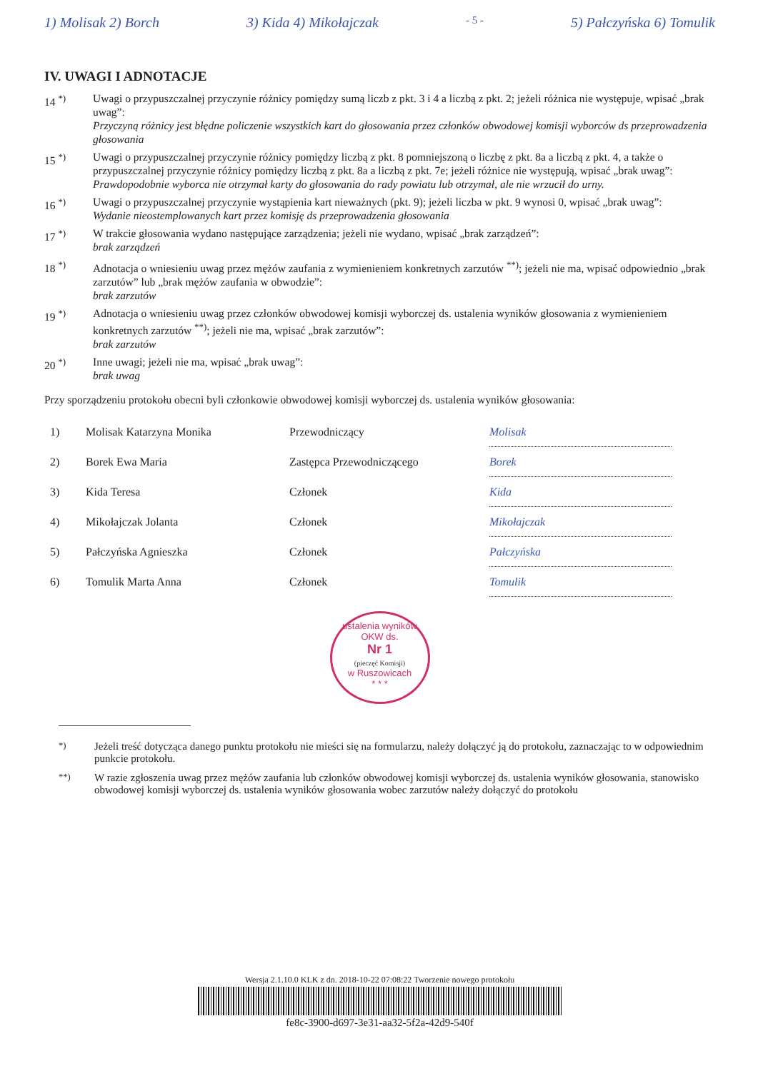1) Molisak 2) Borch 3) Kida 4) Mikołajczak - 5 - 5) Pałczyńska 6) Tomulik
IV. UWAGI I ADNOTACJE
14 <sup>*)</sup> Uwagi o przypuszczalnej przyczynie różnicy pomiędzy sumą liczb z pkt. 3 i 4 a liczbą z pkt. 2; jeżeli różnica nie występuje, wpisać „brak uwag”:
Przyczyną różnicy jest błędne policzenie wszystkich kart do głosowania przez członków obwodowej komisji wyborców ds przeprowadzenia głosowania
15 <sup>*)</sup> Uwagi o przypuszczalnej przyczynie różnicy pomiędzy liczbą z pkt. 8 pomniejszoną o liczbę z pkt. 8a a liczbą z pkt. 4, a także o przypuszczalnej przyczynie różnicy pomiędzy liczbą z pkt. 8a a liczbą z pkt. 7e; jeżeli różnice nie występują, wpisać „brak uwag”:
Prawdopodobnie wyborca nie otrzymał karty do głosowania do rady powiatu lub otrzymał, ale nie wrzucił do urny.
16 <sup>*)</sup> Uwagi o przypuszczalnej przyczynie wystąpienia kart nieważnych (pkt. 9); jeżeli liczba w pkt. 9 wynosi 0, wpisać „brak uwag”:
Wydanie nieostemplowanych kart przez komisję ds przeprowadzenia głosowania
17 <sup>*)</sup> W trakcie głosowania wydano następujące zarządzenia; jeżeli nie wydano, wpisać „brak zarządzeń”:
brak zarządzeń
18 <sup>*)</sup> Adnotacja o wniesieniu uwag przez mężów zaufania z wymienieniem konkretnych zarzutów <sup>**)</sup>; jeżeli nie ma, wpisać odpowiednio „brak zarzutów” lub „brak mężów zaufania w obwodzie”:
brak zarzutów
19 <sup>*)</sup> Adnotacja o wniesieniu uwag przez członków obwodowej komisji wyborczej ds. ustalenia wyników głosowania z wymienieniem konkretnych zarzutów <sup>**)</sup>; jeżeli nie ma, wpisać „brak zarzutów”:
brak zarzutów
20 <sup>*)</sup> Inne uwagi; jeżeli nie ma, wpisać „brak uwag”:
brak uwag
Przy sporządzeniu protokołu obecni byli członkowie obwodowej komisji wyborczej ds. ustalenia wyników głosowania:
| 1) | Molisak Katarzyna Monika | Przewodniczący | Molisak |
| 2) | Borek Ewa Maria | Zastępca Przewodniczącego | Borek |
| 3) | Kida Teresa | Członek | Kida |
| 4) | Mikołajczak Jolanta | Członek | Mikołajczak |
| 5) | Pałczyńska Agnieszka | Członek | Pałczyńska |
| 6) | Tomulik Marta Anna | Członek | Tomulik |
ustalenia wyników
OKW ds.
Nr 1
(pieczęć Komisji)
w Ruszowicach
* * *
<sup>*)</sup> Jeżeli treść dotycząca danego punktu protokołu nie mieści się na formularzu, należy dołączyć ją do protokołu, zaznaczając to w odpowiednim punkcie protokołu.
<sup>**)</sup> W razie zgłoszenia uwag przez mężów zaufania lub członków obwodowej komisji wyborczej ds. ustalenia wyników głosowania, stanowisko obwodowej komisji wyborczej ds. ustalenia wyników głosowania wobec zarzutów należy dołączyć do protokołu
Wersja 2.1.10.0 KLK z dn. 2018-10-22 07:08:22 Tworzenie nowego protokołu
fe8c-3900-d697-3e31-aa32-5f2a-42d9-540f